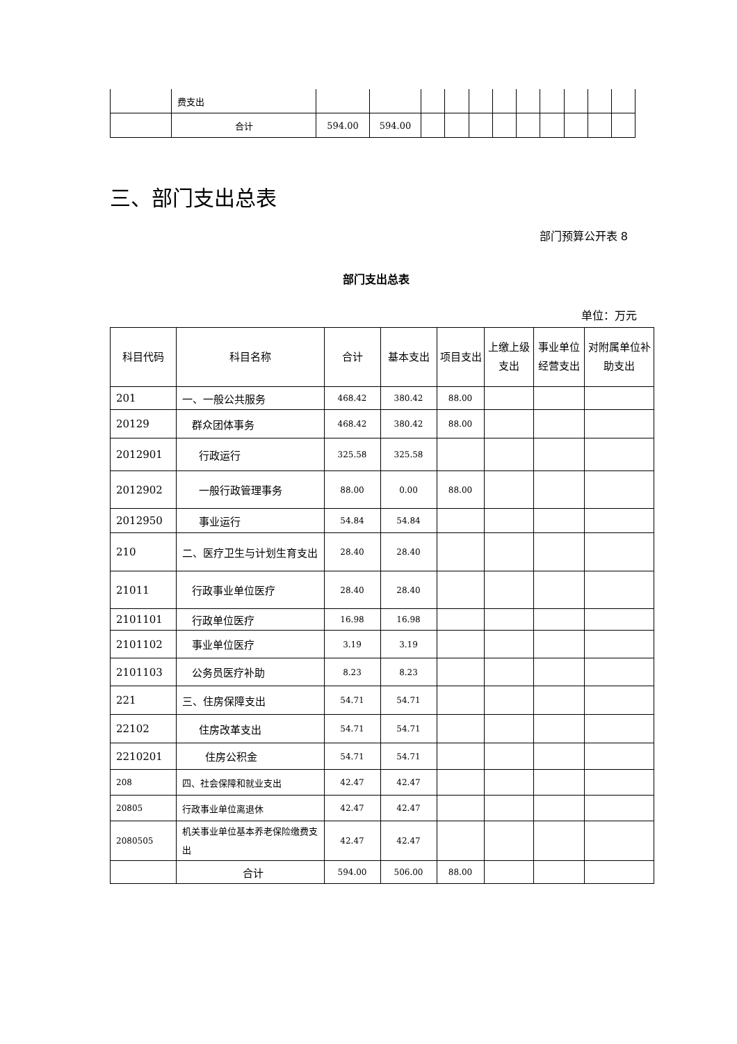| | 费支出 | | | | | | | | | | | |
| | 合计 | 594.00 | 594.00 | | | | | | | | | |
三、部门支出总表
部门预算公开表 8
部门支出总表
单位：万元
| 科目代码 | 科目名称 | 合计 | 基本支出 | 项目支出 | 上缴上级支出 | 事业单位经营支出 | 对附属单位补助支出 |
| --- | --- | --- | --- | --- | --- | --- | --- |
| 201 | 一、一般公共服务 | 468.42 | 380.42 | 88.00 | | | |
| 20129 | 群众团体事务 | 468.42 | 380.42 | 88.00 | | | |
| 2012901 | 行政运行 | 325.58 | 325.58 | | | | |
| 2012902 | 一般行政管理事务 | 88.00 | 0.00 | 88.00 | | | |
| 2012950 | 事业运行 | 54.84 | 54.84 | | | | |
| 210 | 二、医疗卫生与计划生育支出 | 28.40 | 28.40 | | | | |
| 21011 | 行政事业单位医疗 | 28.40 | 28.40 | | | | |
| 2101101 | 行政单位医疗 | 16.98 | 16.98 | | | | |
| 2101102 | 事业单位医疗 | 3.19 | 3.19 | | | | |
| 2101103 | 公务员医疗补助 | 8.23 | 8.23 | | | | |
| 221 | 三、住房保障支出 | 54.71 | 54.71 | | | | |
| 22102 | 住房改革支出 | 54.71 | 54.71 | | | | |
| 2210201 | 住房公积金 | 54.71 | 54.71 | | | | |
| 208 | 四、社会保障和就业支出 | 42.47 | 42.47 | | | | |
| 20805 | 行政事业单位离退休 | 42.47 | 42.47 | | | | |
| 2080505 | 机关事业单位基本养老保险缴费支出 | 42.47 | 42.47 | | | | |
| | 合计 | 594.00 | 506.00 | 88.00 | | | |